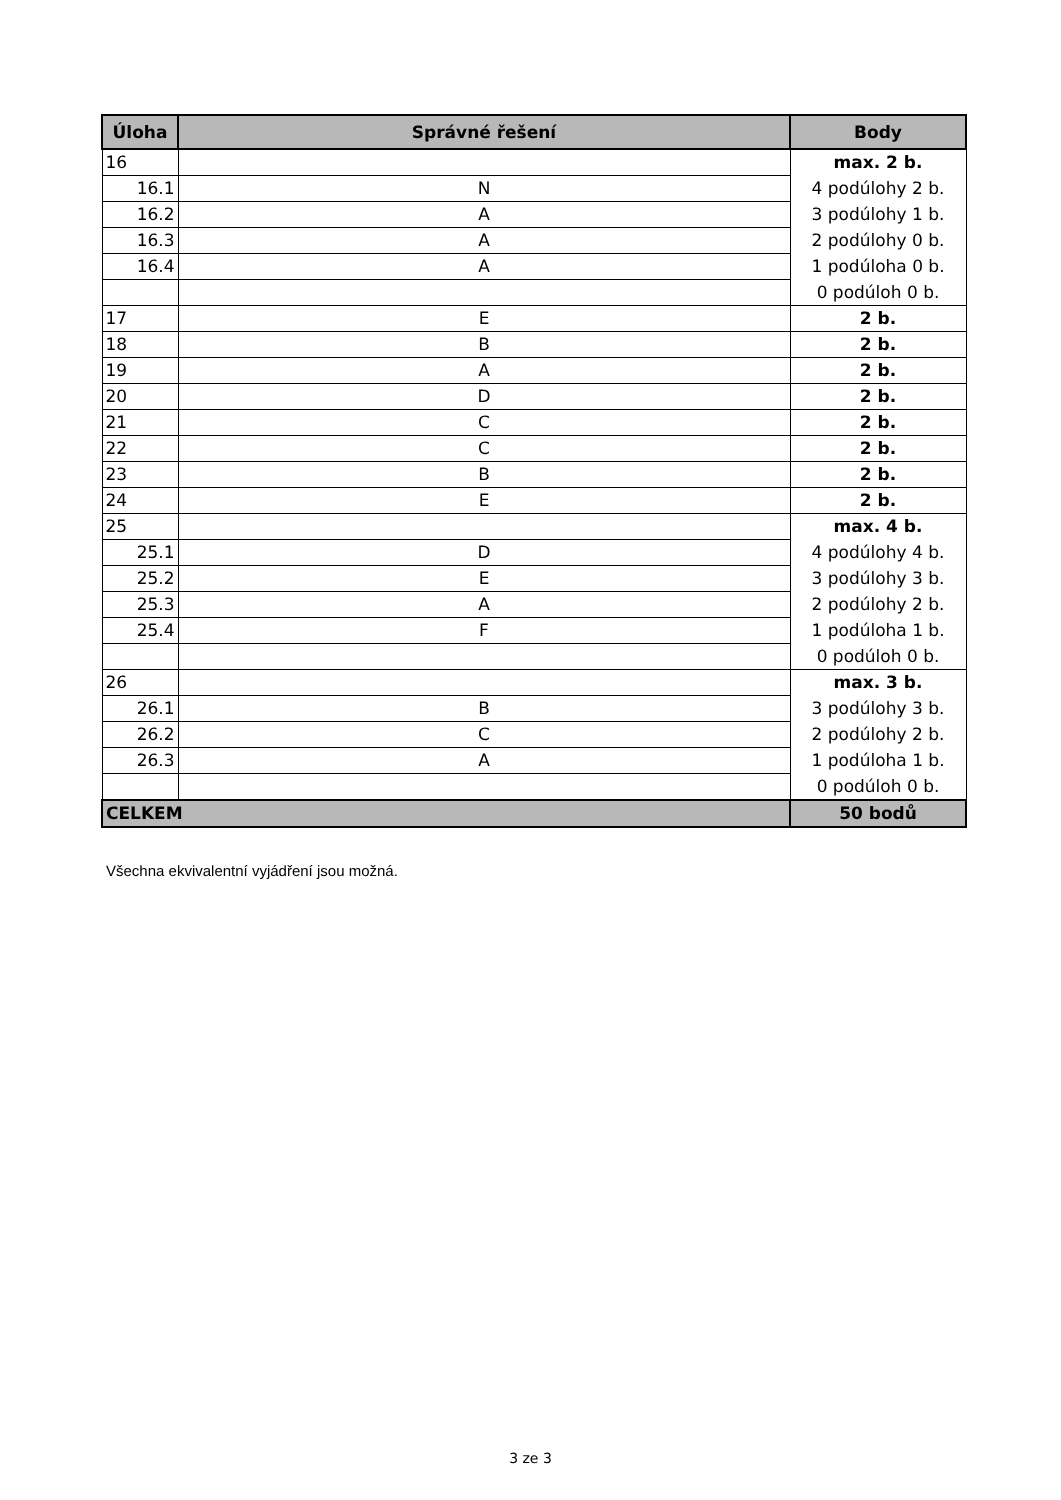| Úloha | Správné řešení | Body |
| --- | --- | --- |
| 16 | | max. 2 b. |
| 16.1 | N | 4 podúlohy 2 b. |
| 16.2 | A | 3 podúlohy 1 b. |
| 16.3 | A | 2 podúlohy 0 b. |
| 16.4 | A | 1 podúloha 0 b. |
| | | 0 podúloh 0 b. |
| 17 | E | 2 b. |
| 18 | B | 2 b. |
| 19 | A | 2 b. |
| 20 | D | 2 b. |
| 21 | C | 2 b. |
| 22 | C | 2 b. |
| 23 | B | 2 b. |
| 24 | E | 2 b. |
| 25 | | max. 4 b. |
| 25.1 | D | 4 podúlohy 4 b. |
| 25.2 | E | 3 podúlohy 3 b. |
| 25.3 | A | 2 podúlohy 2 b. |
| 25.4 | F | 1 podúloha 1 b. |
| | | 0 podúloh 0 b. |
| 26 | | max. 3 b. |
| 26.1 | B | 3 podúlohy 3 b. |
| 26.2 | C | 2 podúlohy 2 b. |
| 26.3 | A | 1 podúloha 1 b. |
| | | 0 podúloh 0 b. |
| CELKEM | | 50 bodů |
Všechna ekvivalentní vyjádření jsou možná.
3 ze 3